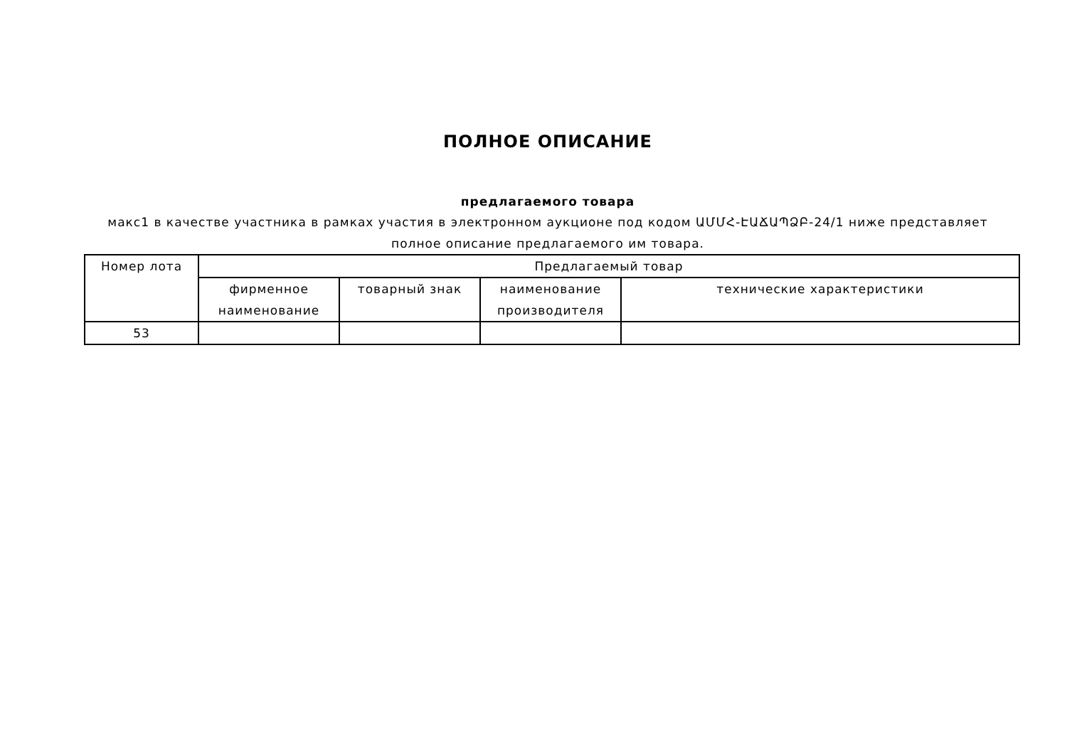ПОЛНОЕ ОПИСАНИЕ
предлагаемого товара
макс1 в качестве участника в рамках участия в электронном аукционе под кодом ԱՄՄՀ-ԷԱՃԱՊՁԲ-24/1 ниже представляет полное описание предлагаемого им товара.
| Номер лота | Предлагаемый товар | | | |
| --- | --- | --- | --- | --- |
| | фирменное наименование | товарный знак | наименование производителя | технические характеристики |
| 53 | | | | |